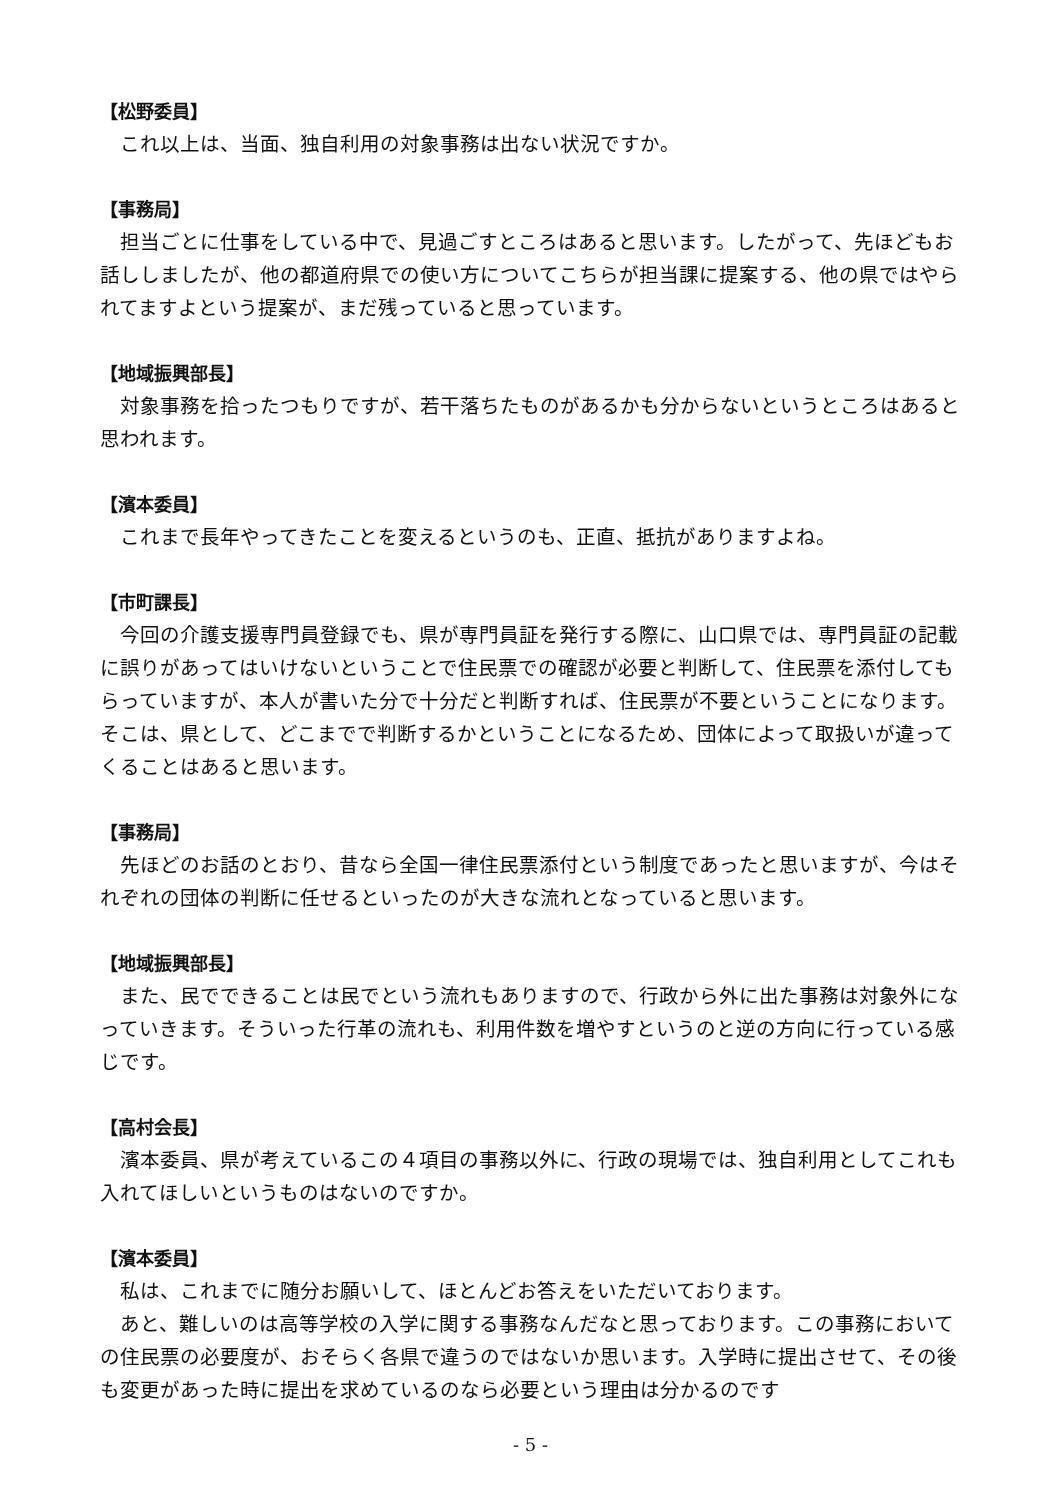【松野委員】
これ以上は、当面、独自利用の対象事務は出ない状況ですか。
【事務局】
担当ごとに仕事をしている中で、見過ごすところはあると思います。したがって、先ほどもお話ししましたが、他の都道府県での使い方についてこちらが担当課に提案する、他の県ではやられてますよという提案が、まだ残っていると思っています。
【地域振興部長】
対象事務を拾ったつもりですが、若干落ちたものがあるかも分からないというところはあると思われます。
【濱本委員】
これまで長年やってきたことを変えるというのも、正直、抵抗がありますよね。
【市町課長】
今回の介護支援専門員登録でも、県が専門員証を発行する際に、山口県では、専門員証の記載に誤りがあってはいけないということで住民票での確認が必要と判断して、住民票を添付してもらっていますが、本人が書いた分で十分だと判断すれば、住民票が不要ということになります。そこは、県として、どこまでで判断するかということになるため、団体によって取扱いが違ってくることはあると思います。
【事務局】
先ほどのお話のとおり、昔なら全国一律住民票添付という制度であったと思いますが、今はそれぞれの団体の判断に任せるといったのが大きな流れとなっていると思います。
【地域振興部長】
また、民でできることは民でという流れもありますので、行政から外に出た事務は対象外になっていきます。そういった行革の流れも、利用件数を増やすというのと逆の方向に行っている感じです。
【高村会長】
濱本委員、県が考えているこの４項目の事務以外に、行政の現場では、独自利用としてこれも入れてほしいというものはないのですか。
【濱本委員】
私は、これまでに随分お願いして、ほとんどお答えをいただいております。
あと、難しいのは高等学校の入学に関する事務なんだなと思っております。この事務においての住民票の必要度が、おそらく各県で違うのではないか思います。入学時に提出させて、その後も変更があった時に提出を求めているのなら必要という理由は分かるのです
- 5 -